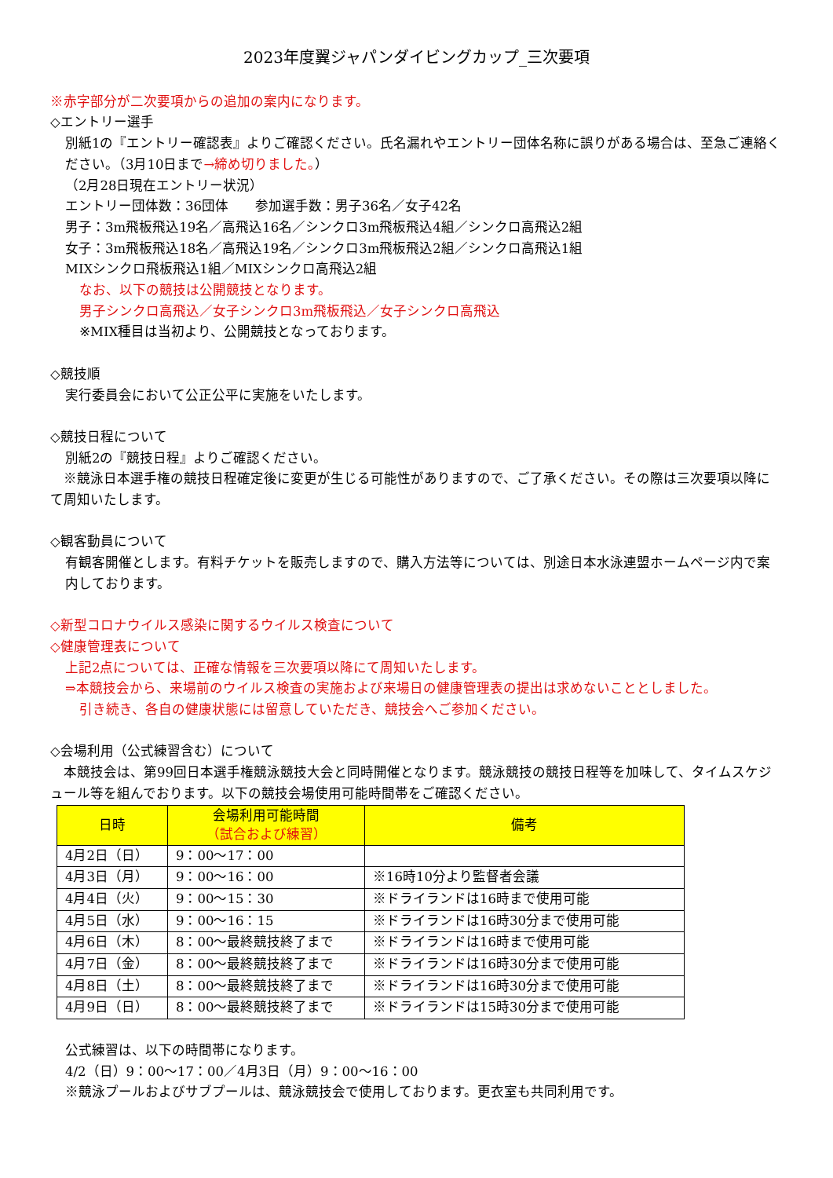2023年度翼ジャパンダイビングカップ_三次要項
※赤字部分が二次要項からの追加の案内になります。
◇エントリー選手
別紙1の『エントリー確認表』よりご確認ください。氏名漏れやエントリー団体名称に誤りがある場合は、至急ご連絡ください。（3月10日まで→締め切りました。）
（2月28日現在エントリー状況）
エントリー団体数：36団体　　参加選手数：男子36名／女子42名
男子：3m飛板飛込19名／高飛込16名／シンクロ3m飛板飛込4組／シンクロ高飛込2組
女子：3m飛板飛込18名／高飛込19名／シンクロ3m飛板飛込2組／シンクロ高飛込1組
MIXシンクロ飛板飛込1組／MIXシンクロ高飛込2組
なお、以下の競技は公開競技となります。
男子シンクロ高飛込／女子シンクロ3m飛板飛込／女子シンクロ高飛込
※MIX種目は当初より、公開競技となっております。
◇競技順
実行委員会において公正公平に実施をいたします。
◇競技日程について
別紙2の『競技日程』よりご確認ください。
　※競泳日本選手権の競技日程確定後に変更が生じる可能性がありますので、ご了承ください。その際は三次要項以降にて周知いたします。
◇観客動員について
有観客開催とします。有料チケットを販売しますので、購入方法等については、別途日本水泳連盟ホームページ内で案内しております。
◇新型コロナウイルス感染に関するウイルス検査について
◇健康管理表について
上記2点については、正確な情報を三次要項以降にて周知いたします。
⇒本競技会から、来場前のウイルス検査の実施および来場日の健康管理表の提出は求めないこととしました。
引き続き、各自の健康状態には留意していただき、競技会へご参加ください。
◇会場利用（公式練習含む）について
　本競技会は、第99回日本選手権競泳競技大会と同時開催となります。競泳競技の競技日程等を加味して、タイムスケジュール等を組んでおります。以下の競技会場使用可能時間帯をご確認ください。
| 日時 | 会場利用可能時間 （試合および練習） | 備考 |
| --- | --- | --- |
| 4月2日（日） | 9：00～17：00 | |
| 4月3日（月） | 9：00～16：00 | ※16時10分より監督者会議 |
| 4月4日（火） | 9：00～15：30 | ※ドライランドは16時まで使用可能 |
| 4月5日（水） | 9：00～16：15 | ※ドライランドは16時30分まで使用可能 |
| 4月6日（木） | 8：00～最終競技終了まで | ※ドライランドは16時まで使用可能 |
| 4月7日（金） | 8：00～最終競技終了まで | ※ドライランドは16時30分まで使用可能 |
| 4月8日（土） | 8：00～最終競技終了まで | ※ドライランドは16時30分まで使用可能 |
| 4月9日（日） | 8：00～最終競技終了まで | ※ドライランドは15時30分まで使用可能 |
公式練習は、以下の時間帯になります。
4/2（日）9：00～17：00／4月3日（月）9：00～16：00
※競泳プールおよびサブプールは、競泳競技会で使用しております。更衣室も共同利用です。